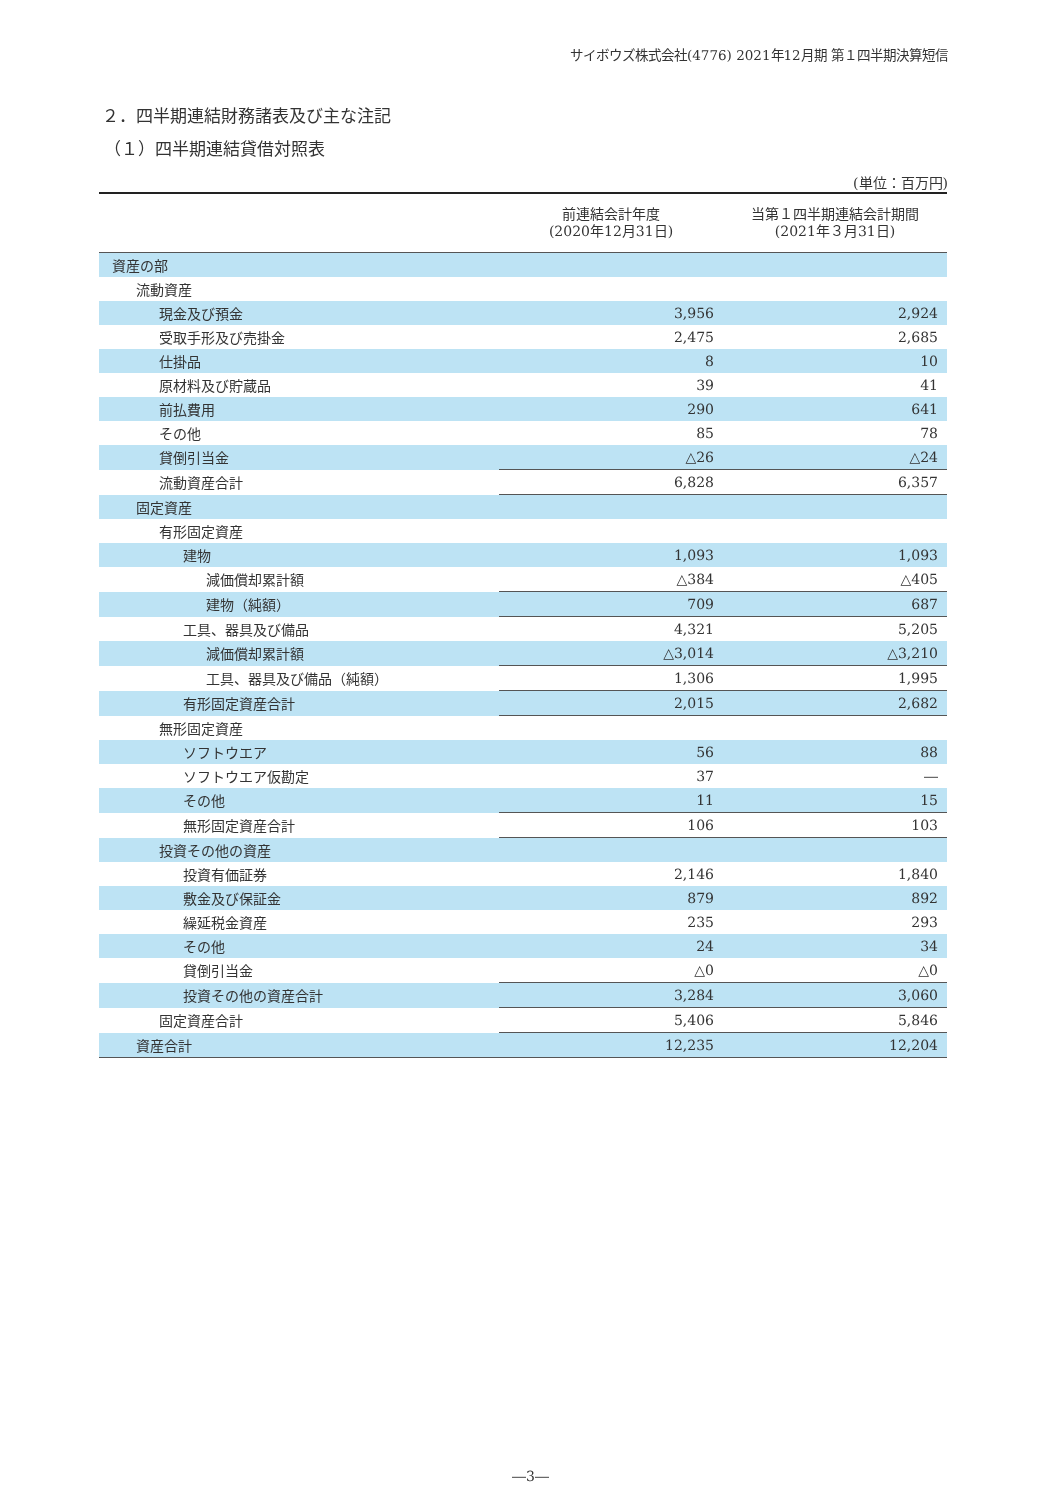サイボウズ株式会社(4776) 2021年12月期 第１四半期決算短信
２．四半期連結財務諸表及び主な注記
（１）四半期連結貸借対照表
(単位：百万円)
| | 前連結会計年度 (2020年12月31日) | 当第１四半期連結会計期間 (2021年３月31日) |
| --- | --- | --- |
| 資産の部 | | |
| 流動資産 | | |
| 現金及び預金 | 3,956 | 2,924 |
| 受取手形及び売掛金 | 2,475 | 2,685 |
| 仕掛品 | 8 | 10 |
| 原材料及び貯蔵品 | 39 | 41 |
| 前払費用 | 290 | 641 |
| その他 | 85 | 78 |
| 貸倒引当金 | △26 | △24 |
| 流動資産合計 | 6,828 | 6,357 |
| 固定資産 | | |
| 有形固定資産 | | |
| 建物 | 1,093 | 1,093 |
| 減価償却累計額 | △384 | △405 |
| 建物（純額） | 709 | 687 |
| 工具、器具及び備品 | 4,321 | 5,205 |
| 減価償却累計額 | △3,014 | △3,210 |
| 工具、器具及び備品（純額） | 1,306 | 1,995 |
| 有形固定資産合計 | 2,015 | 2,682 |
| 無形固定資産 | | |
| ソフトウエア | 56 | 88 |
| ソフトウエア仮勘定 | 37 | ― |
| その他 | 11 | 15 |
| 無形固定資産合計 | 106 | 103 |
| 投資その他の資産 | | |
| 投資有価証券 | 2,146 | 1,840 |
| 敷金及び保証金 | 879 | 892 |
| 繰延税金資産 | 235 | 293 |
| その他 | 24 | 34 |
| 貸倒引当金 | △0 | △0 |
| 投資その他の資産合計 | 3,284 | 3,060 |
| 固定資産合計 | 5,406 | 5,846 |
| 資産合計 | 12,235 | 12,204 |
―3―